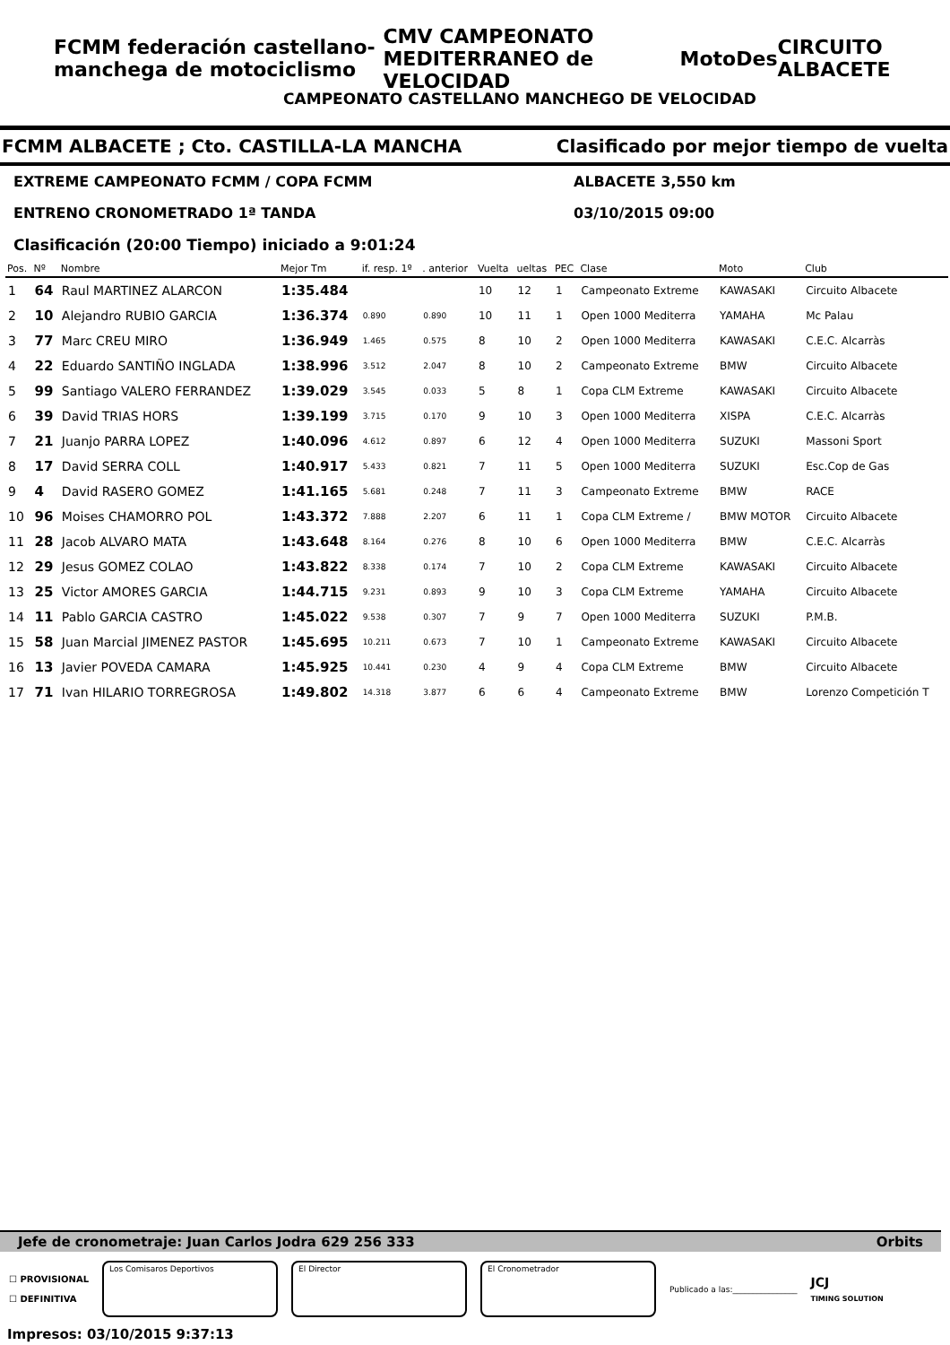FCMM federación castellano-manchega de motociclismo CMV CAMPEONATO MEDITERRANEO de VELOCIDAD MotoDes CIRCUITO ALBACETE
CAMPEONATO CASTELLANO MANCHEGO DE VELOCIDAD
FCMM ALBACETE ; Cto. CASTILLA-LA MANCHA Clasificado por mejor tiempo de vuelta
EXTREME CAMPEONATO FCMM / COPA FCMM ALBACETE 3,550 km
ENTRENO CRONOMETRADO 1ª TANDA 03/10/2015 09:00
Clasificación (20:00 Tiempo) iniciado a 9:01:24
| Pos. | Nº | Nombre | Mejor Tm | if. resp. 1º | . anterior | Vuelta | ueltas | PEC | Clase | Moto | Club |
| --- | --- | --- | --- | --- | --- | --- | --- | --- | --- | --- | --- |
| 1 | 64 | Raul MARTINEZ ALARCON | 1:35.484 | | | 10 | 12 | 1 | Campeonato Extreme | KAWASAKI | Circuito Albacete |
| 2 | 10 | Alejandro RUBIO GARCIA | 1:36.374 | 0.890 | 0.890 | 10 | 11 | 1 | Open 1000 Mediterra | YAMAHA | Mc Palau |
| 3 | 77 | Marc CREU MIRO | 1:36.949 | 1.465 | 0.575 | 8 | 10 | 2 | Open 1000 Mediterra | KAWASAKI | C.E.C. Alcarràs |
| 4 | 22 | Eduardo SANTIÑO INGLADA | 1:38.996 | 3.512 | 2.047 | 8 | 10 | 2 | Campeonato Extreme | BMW | Circuito Albacete |
| 5 | 99 | Santiago VALERO FERRANDEZ | 1:39.029 | 3.545 | 0.033 | 5 | 8 | 1 | Copa CLM Extreme | KAWASAKI | Circuito Albacete |
| 6 | 39 | David TRIAS HORS | 1:39.199 | 3.715 | 0.170 | 9 | 10 | 3 | Open 1000 Mediterra | XISPA | C.E.C. Alcarràs |
| 7 | 21 | Juanjo PARRA LOPEZ | 1:40.096 | 4.612 | 0.897 | 6 | 12 | 4 | Open 1000 Mediterra | SUZUKI | Massoni Sport |
| 8 | 17 | David SERRA COLL | 1:40.917 | 5.433 | 0.821 | 7 | 11 | 5 | Open 1000 Mediterra | SUZUKI | Esc.Cop de Gas |
| 9 | 4 | David RASERO GOMEZ | 1:41.165 | 5.681 | 0.248 | 7 | 11 | 3 | Campeonato Extreme | BMW | RACE |
| 10 | 96 | Moises CHAMORRO POL | 1:43.372 | 7.888 | 2.207 | 6 | 11 | 1 | Copa CLM Extreme / | BMW MOTOR | Circuito Albacete |
| 11 | 28 | Jacob ALVARO MATA | 1:43.648 | 8.164 | 0.276 | 8 | 10 | 6 | Open 1000 Mediterra | BMW | C.E.C. Alcarràs |
| 12 | 29 | Jesus GOMEZ COLAO | 1:43.822 | 8.338 | 0.174 | 7 | 10 | 2 | Copa CLM Extreme | KAWASAKI | Circuito Albacete |
| 13 | 25 | Victor AMORES GARCIA | 1:44.715 | 9.231 | 0.893 | 9 | 10 | 3 | Copa CLM Extreme | YAMAHA | Circuito Albacete |
| 14 | 11 | Pablo GARCIA CASTRO | 1:45.022 | 9.538 | 0.307 | 7 | 9 | 7 | Open 1000 Mediterra | SUZUKI | P.M.B. |
| 15 | 58 | Juan Marcial JIMENEZ PASTOR | 1:45.695 | 10.211 | 0.673 | 7 | 10 | 1 | Campeonato Extreme | KAWASAKI | Circuito Albacete |
| 16 | 13 | Javier POVEDA CAMARA | 1:45.925 | 10.441 | 0.230 | 4 | 9 | 4 | Copa CLM Extreme | BMW | Circuito Albacete |
| 17 | 71 | Ivan HILARIO TORREGROSA | 1:49.802 | 14.318 | 3.877 | 6 | 6 | 4 | Campeonato Extreme | BMW | Lorenzo Competición T |
Jefe de cronometraje: Juan Carlos Jodra 629 256 333 Orbits
☐ PROVISIONAL
☐ DEFINITIVA
Los Comisaros Deportivos El Director El Cronometrador
Publicado a las:________________
JCJ
TIMING SOLUTION
Impresos: 03/10/2015 9:37:13